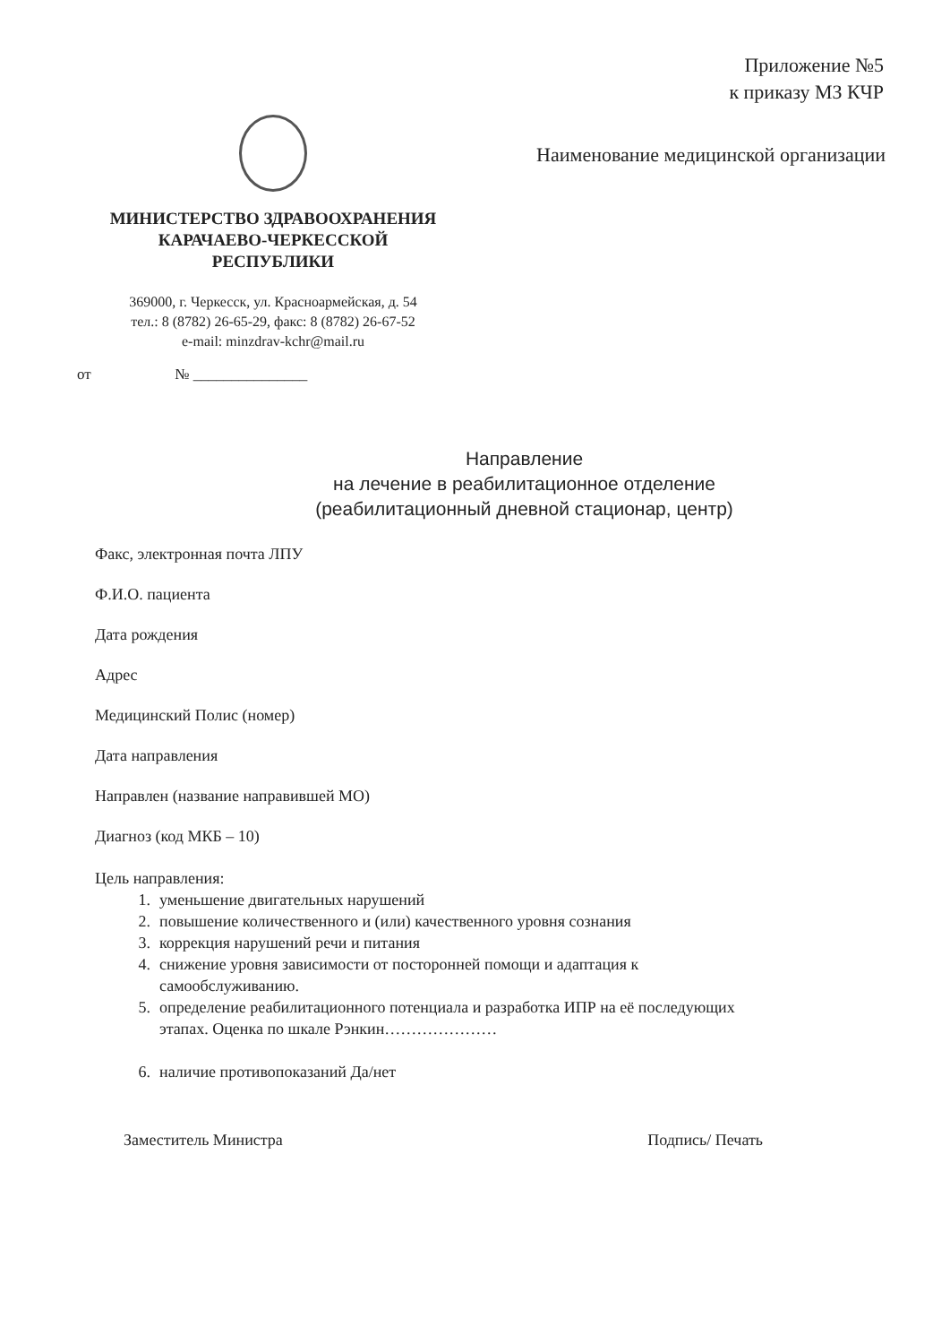Приложение №5
к приказу МЗ КЧР
Наименование медицинской организации
МИНИСТЕРСТВО ЗДРАВООХРАНЕНИЯ
КАРАЧАЕВО-ЧЕРКЕССКОЙ
РЕСПУБЛИКИ
369000, г. Черкесск, ул. Красноармейская, д. 54
тел.: 8 (8782) 26-65-29, факс: 8 (8782) 26-67-52
e-mail: minzdrav-kchr@mail.ru
от № _______________
Направление
на лечение в реабилитационное отделение
(реабилитационный дневной стационар, центр)
Факс, электронная почта ЛПУ
Ф.И.О. пациента
Дата рождения
Адрес
Медицинский Полис (номер)
Дата направления
Направлен (название направившей МО)
Диагноз (код МКБ – 10)
Цель направления:
1. уменьшение двигательных нарушений
2. повышение количественного и (или) качественного уровня сознания
3. коррекция нарушений речи и питания
4. снижение уровня зависимости от посторонней помощи и адаптация к
самообслуживанию.
5. определение реабилитационного потенциала и разработка ИПР на её последующих
этапах. Оценка по шкале Рэнкин…………………
6. наличие противопоказаний Да/нет
Заместитель Министра Подпись/ Печать